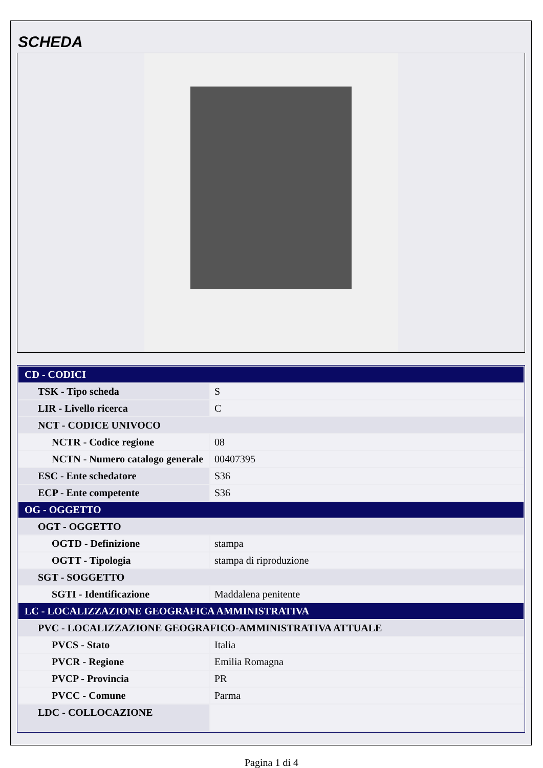SCHEDA
| CD - CODICI | |
| TSK - Tipo scheda | S |
| LIR - Livello ricerca | C |
| NCT - CODICE UNIVOCO | |
| NCTR - Codice regione | 08 |
| NCTN - Numero catalogo generale | 00407395 |
| ESC - Ente schedatore | S36 |
| ECP - Ente competente | S36 |
| OG - OGGETTO | |
| OGT - OGGETTO | |
| OGTD - Definizione | stampa |
| OGTT - Tipologia | stampa di riproduzione |
| SGT - SOGGETTO | |
| SGTI - Identificazione | Maddalena penitente |
| LC - LOCALIZZAZIONE GEOGRAFICA AMMINISTRATIVA | |
| PVC - LOCALIZZAZIONE GEOGRAFICO-AMMINISTRATIVA ATTUALE | |
| PVCS - Stato | Italia |
| PVCR - Regione | Emilia Romagna |
| PVCP - Provincia | PR |
| PVCC - Comune | Parma |
| LDC - COLLOCAZIONE | |
Pagina 1 di 4